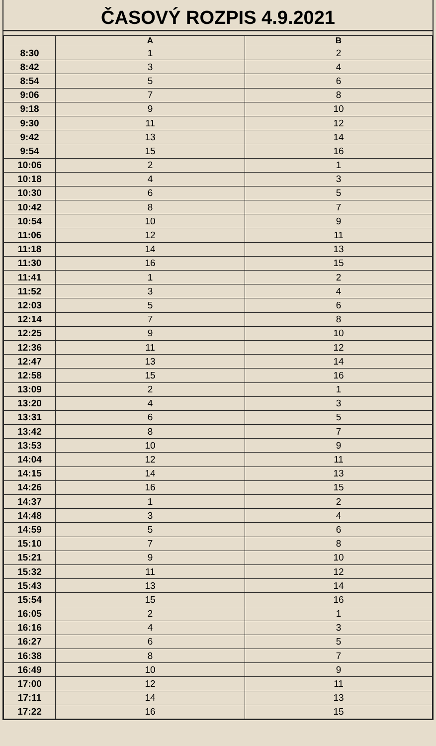ČASOVÝ ROZPIS 4.9.2021
| | A | B |
| --- | --- | --- |
| 8:30 | 1 | 2 |
| 8:42 | 3 | 4 |
| 8:54 | 5 | 6 |
| 9:06 | 7 | 8 |
| 9:18 | 9 | 10 |
| 9:30 | 11 | 12 |
| 9:42 | 13 | 14 |
| 9:54 | 15 | 16 |
| 10:06 | 2 | 1 |
| 10:18 | 4 | 3 |
| 10:30 | 6 | 5 |
| 10:42 | 8 | 7 |
| 10:54 | 10 | 9 |
| 11:06 | 12 | 11 |
| 11:18 | 14 | 13 |
| 11:30 | 16 | 15 |
| 11:41 | 1 | 2 |
| 11:52 | 3 | 4 |
| 12:03 | 5 | 6 |
| 12:14 | 7 | 8 |
| 12:25 | 9 | 10 |
| 12:36 | 11 | 12 |
| 12:47 | 13 | 14 |
| 12:58 | 15 | 16 |
| 13:09 | 2 | 1 |
| 13:20 | 4 | 3 |
| 13:31 | 6 | 5 |
| 13:42 | 8 | 7 |
| 13:53 | 10 | 9 |
| 14:04 | 12 | 11 |
| 14:15 | 14 | 13 |
| 14:26 | 16 | 15 |
| 14:37 | 1 | 2 |
| 14:48 | 3 | 4 |
| 14:59 | 5 | 6 |
| 15:10 | 7 | 8 |
| 15:21 | 9 | 10 |
| 15:32 | 11 | 12 |
| 15:43 | 13 | 14 |
| 15:54 | 15 | 16 |
| 16:05 | 2 | 1 |
| 16:16 | 4 | 3 |
| 16:27 | 6 | 5 |
| 16:38 | 8 | 7 |
| 16:49 | 10 | 9 |
| 17:00 | 12 | 11 |
| 17:11 | 14 | 13 |
| 17:22 | 16 | 15 |